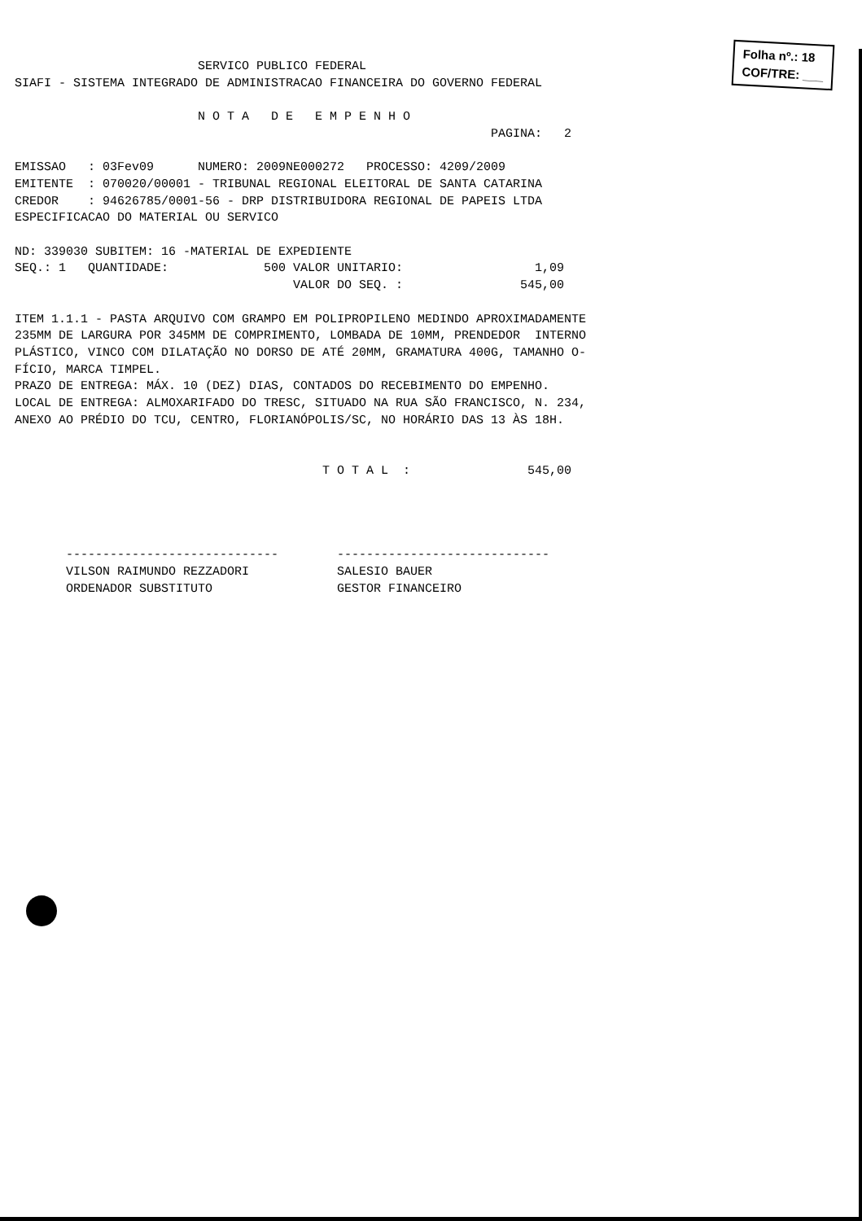Folha nº.: 18
COF/TRE: ___
                         SERVICO PUBLICO FEDERAL
SIAFI - SISTEMA INTEGRADO DE ADMINISTRACAO FINANCEIRA DO GOVERNO FEDERAL

                         N O T A   D E   E M P E N H O
                                                                 PAGINA:   2

EMISSAO   : 03Fev09      NUMERO: 2009NE000272   PROCESSO: 4209/2009
EMITENTE  : 070020/00001 - TRIBUNAL REGIONAL ELEITORAL DE SANTA CATARINA
CREDOR    : 94626785/0001-56 - DRP DISTRIBUIDORA REGIONAL DE PAPEIS LTDA
ESPECIFICACAO DO MATERIAL OU SERVICO

ND: 339030 SUBITEM: 16 -MATERIAL DE EXPEDIENTE
SEQ.: 1   QUANTIDADE:             500 VALOR UNITARIO:                  1,09
                                      VALOR DO SEQ. :                545,00

ITEM 1.1.1 - PASTA ARQUIVO COM GRAMPO EM POLIPROPILENO MEDINDO APROXIMADAMENTE
235MM DE LARGURA POR 345MM DE COMPRIMENTO, LOMBADA DE 10MM, PRENDEDOR  INTERNO
PLÁSTICO, VINCO COM DILATAÇÃO NO DORSO DE ATÉ 20MM, GRAMATURA 400G, TAMANHO O-
FÍCIO, MARCA TIMPEL.
PRAZO DE ENTREGA: MÁX. 10 (DEZ) DIAS, CONTADOS DO RECEBIMENTO DO EMPENHO.
LOCAL DE ENTREGA: ALMOXARIFADO DO TRESC, SITUADO NA RUA SÃO FRANCISCO, N. 234,
ANEXO AO PRÉDIO DO TCU, CENTRO, FLORIANÓPOLIS/SC, NO HORÁRIO DAS 13 ÀS 18H.


                                          T O T A L  :                545,00




       -----------------------------        -----------------------------
       VILSON RAIMUNDO REZZADORI            SALESIO BAUER
       ORDENADOR SUBSTITUTO                 GESTOR FINANCEIRO